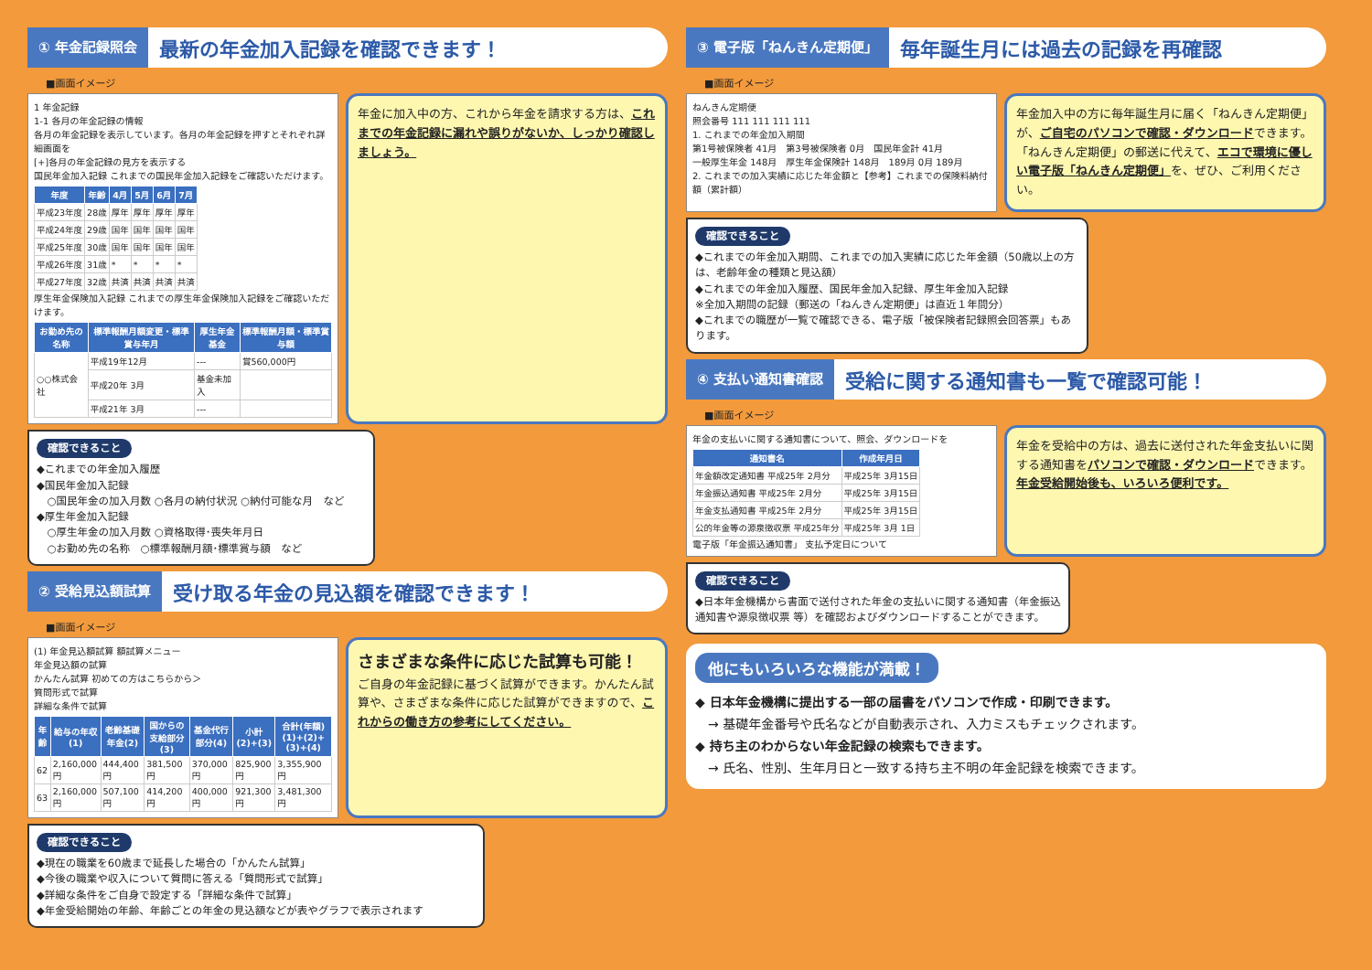① 年金記録照会
最新の年金加入記録を確認できます！
■画面イメージ
1 年金記録
1-1 各月の年金記録の情報
各月の年金記録を表示しています。各月の年金記録を押すとそれぞれ詳細画面を
[+]各月の年金記録の見方を表示する
国民年金加入記録 これまでの国民年金加入記録をご確認いただけます。
| 年度 | 年齢 | 4月 | 5月 | 6月 | 7月 |
| --- | --- | --- | --- | --- | --- |
| 平成23年度 | 28歳 | 厚年 | 厚年 | 厚年 | 厚年 |
| 平成24年度 | 29歳 | 国年 | 国年 | 国年 | 国年 |
| 平成25年度 | 30歳 | 国年 | 国年 | 国年 | 国年 |
| 平成26年度 | 31歳 | * | * | * | * |
| 平成27年度 | 32歳 | 共済 | 共済 | 共済 | 共済 |
厚生年金保険加入記録 これまでの厚生年金保険加入記録をご確認いただけます。
| お勤め先の名称 | 標準報酬月額変更・標準賞与年月 | 厚生年金基金 | 標準報酬月額・標準賞与額 |
| --- | --- | --- | --- |
| ○○株式会社 | 平成19年12月 | --- | 賞560,000円 |
| | 平成20年 3月 | 基金未加入 | |
| | 平成21年 3月 | --- | |
年金に加入中の方、これから年金を請求する方は、これまでの年金記録に漏れや誤りがないか、しっかり確認しましょう。
確認できること
◆これまでの年金加入履歴
◆国民年金加入記録
　○国民年金の加入月数 ○各月の納付状況 ○納付可能な月　など
◆厚生年金加入記録
　○厚生年金の加入月数 ○資格取得･喪失年月日
　○お勤め先の名称　○標準報酬月額･標準賞与額　など
② 受給見込額試算
受け取る年金の見込額を確認できます！
■画面イメージ
(1) 年金見込額試算 額試算メニュー
年金見込額の試算
かんたん試算 初めての方はこちらから＞
質問形式で試算
詳細な条件で試算
| 年齢 | 給与の年収(1) | 老齢基礎年金(2) | 国からの支給部分(3) | 基金代行部分(4) | 小計(2)+(3) | 合計(年額)(1)+(2)+(3)+(4) |
| --- | --- | --- | --- | --- | --- | --- |
| 62 | 2,160,000円 | 444,400円 | 381,500円 | 370,000円 | 825,900円 | 3,355,900円 |
| 63 | 2,160,000円 | 507,100円 | 414,200円 | 400,000円 | 921,300円 | 3,481,300円 |
さまざまな条件に応じた試算も可能！
ご自身の年金記録に基づく試算ができます。かんたん試算や、さまざまな条件に応じた試算ができますので、これからの働き方の参考にしてください。
確認できること
◆現在の職業を60歳まで延長した場合の「かんたん試算」
◆今後の職業や収入について質問に答える「質問形式で試算」
◆詳細な条件をご自身で設定する「詳細な条件で試算」
◆年金受給開始の年齢、年齢ごとの年金の見込額などが表やグラフで表示されます
③ 電子版「ねんきん定期便」
毎年誕生月には過去の記録を再確認
■画面イメージ
ねんきん定期便
照会番号 111 111 111 111
1. これまでの年金加入期間
第1号被保険者 41月　第3号被保険者 0月　国民年金計 41月
一般厚生年金 148月　厚生年金保険計 148月　189月 0月 189月
2. これまでの加入実績に応じた年金額と【参考】これまでの保険料納付額（累計額）
年金加入中の方に毎年誕生月に届く「ねんきん定期便」が、ご自宅のパソコンで確認・ダウンロードできます。「ねんきん定期便」の郵送に代えて、エコで環境に優しい電子版「ねんきん定期便」を、ぜひ、ご利用ください。
確認できること
◆これまでの年金加入期間、これまでの加入実績に応じた年金額（50歳以上の方は、老齢年金の種類と見込額）
◆これまでの年金加入履歴、国民年金加入記録、厚生年金加入記録
※全加入期間の記録（郵送の「ねんきん定期便」は直近１年間分）
◆これまでの職歴が一覧で確認できる、電子版「被保険者記録照会回答票」もあります。
④ 支払い通知書確認
受給に関する通知書も一覧で確認可能！
■画面イメージ
年金の支払いに関する通知書について、照会、ダウンロードを
| 通知書名 | 作成年月日 |
| --- | --- |
| 年金額改定通知書 平成25年 2月分 | 平成25年 3月15日 |
| 年金振込通知書 平成25年 2月分 | 平成25年 3月15日 |
| 年金支払通知書 平成25年 2月分 | 平成25年 3月15日 |
| 公的年金等の源泉徴収票 平成25年分 | 平成25年 3月 1日 |
電子版「年金振込通知書」 支払予定日について
年金を受給中の方は、過去に送付された年金支払いに関する通知書をパソコンで確認・ダウンロードできます。年金受給開始後も、いろいろ便利です。
確認できること
◆日本年金機構から書面で送付された年金の支払いに関する通知書（年金振込通知書や源泉徴収票 等）を確認およびダウンロードすることができます。
他にもいろいろな機能が満載！
◆ 日本年金機構に提出する一部の届書をパソコンで作成・印刷できます。
　→ 基礎年金番号や氏名などが自動表示され、入力ミスもチェックされます。
◆ 持ち主のわからない年金記録の検索もできます。
　→ 氏名、性別、生年月日と一致する持ち主不明の年金記録を検索できます。